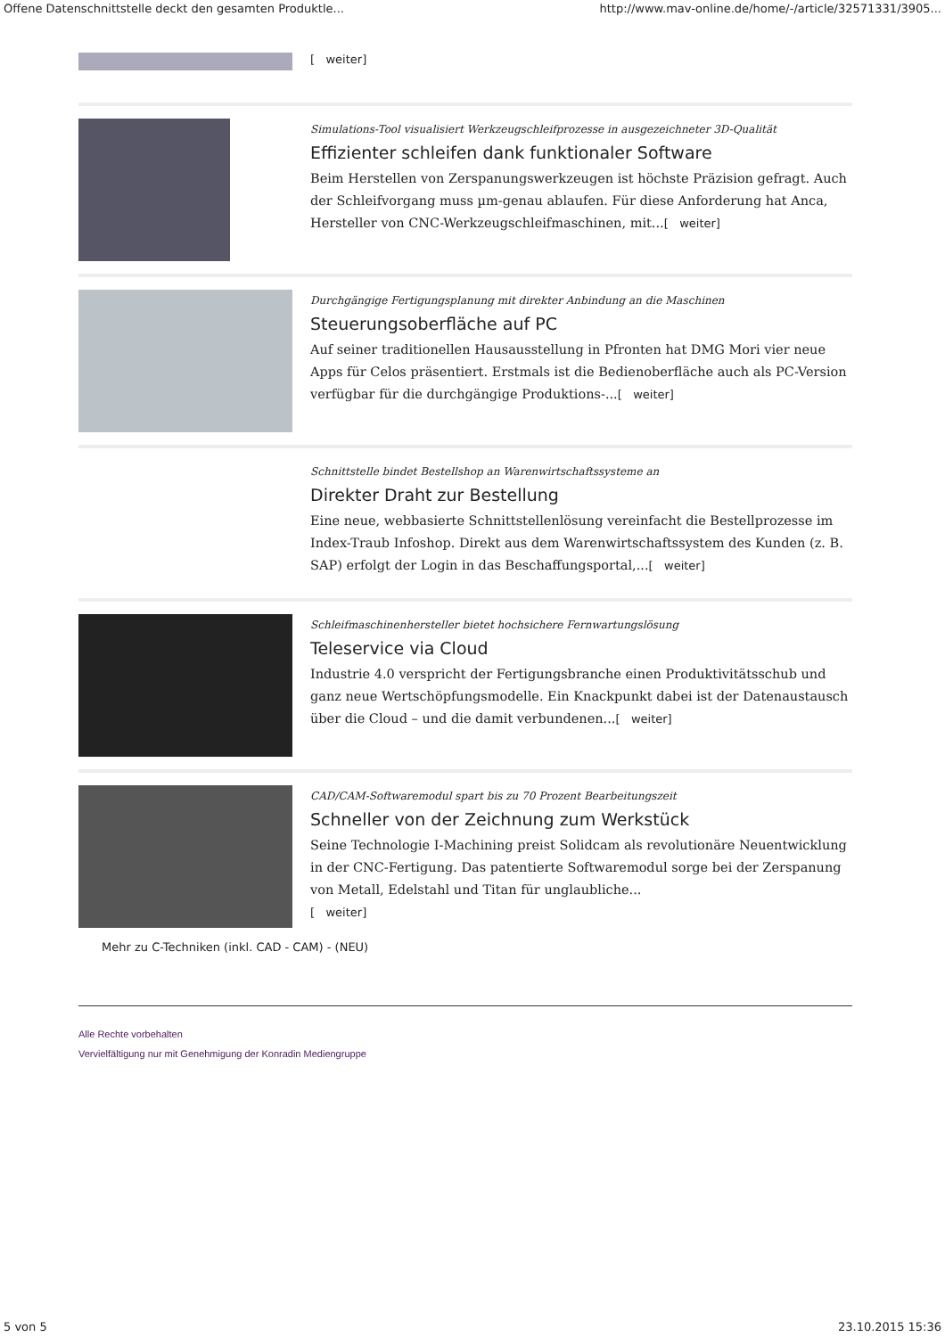Offene Datenschnittstelle deckt den gesamten Produktle... http://www.mav-online.de/home/-/article/32571331/3905...
[ weiter]
Simulations-Tool visualisiert Werkzeugschleifprozesse in ausgezeichneter 3D-Qualität
Effizienter schleifen dank funktionaler Software
Beim Herstellen von Zerspanungswerkzeugen ist höchste Präzision gefragt. Auch der Schleifvorgang muss µm-genau ablaufen. Für diese Anforderung hat Anca, Hersteller von CNC-Werkzeugschleifmaschinen, mit...[ weiter]
Durchgängige Fertigungsplanung mit direkter Anbindung an die Maschinen
Steuerungsoberfläche auf PC
Auf seiner traditionellen Hausausstellung in Pfronten hat DMG Mori vier neue Apps für Celos präsentiert. Erstmals ist die Bedienoberfläche auch als PC-Version verfügbar für die durchgängige Produktions-...[ weiter]
Schnittstelle bindet Bestellshop an Warenwirtschaftssysteme an
Direkter Draht zur Bestellung
Eine neue, webbasierte Schnittstellenlösung vereinfacht die Bestellprozesse im Index-Traub Infoshop. Direkt aus dem Warenwirtschaftssystem des Kunden (z. B. SAP) erfolgt der Login in das Beschaffungsportal,...[ weiter]
Schleifmaschinenhersteller bietet hochsichere Fernwartungslösung
Teleservice via Cloud
Industrie 4.0 verspricht der Fertigungsbranche einen Produktivitätsschub und ganz neue Wertschöpfungsmodelle. Ein Knackpunkt dabei ist der Datenaustausch über die Cloud – und die damit verbundenen...[ weiter]
CAD/CAM-Softwaremodul spart bis zu 70 Prozent Bearbeitungszeit
Schneller von der Zeichnung zum Werkstück
Seine Technologie I-Machining preist Solidcam als revolutionäre Neuentwicklung in der CNC-Fertigung. Das patentierte Softwaremodul sorge bei der Zerspanung von Metall, Edelstahl und Titan für unglaubliche...
[ weiter]
Mehr zu C-Techniken (inkl. CAD - CAM) - (NEU)
Alle Rechte vorbehalten
Vervielfältigung nur mit Genehmigung der Konradin Mediengruppe
5 von 5 23.10.2015 15:36